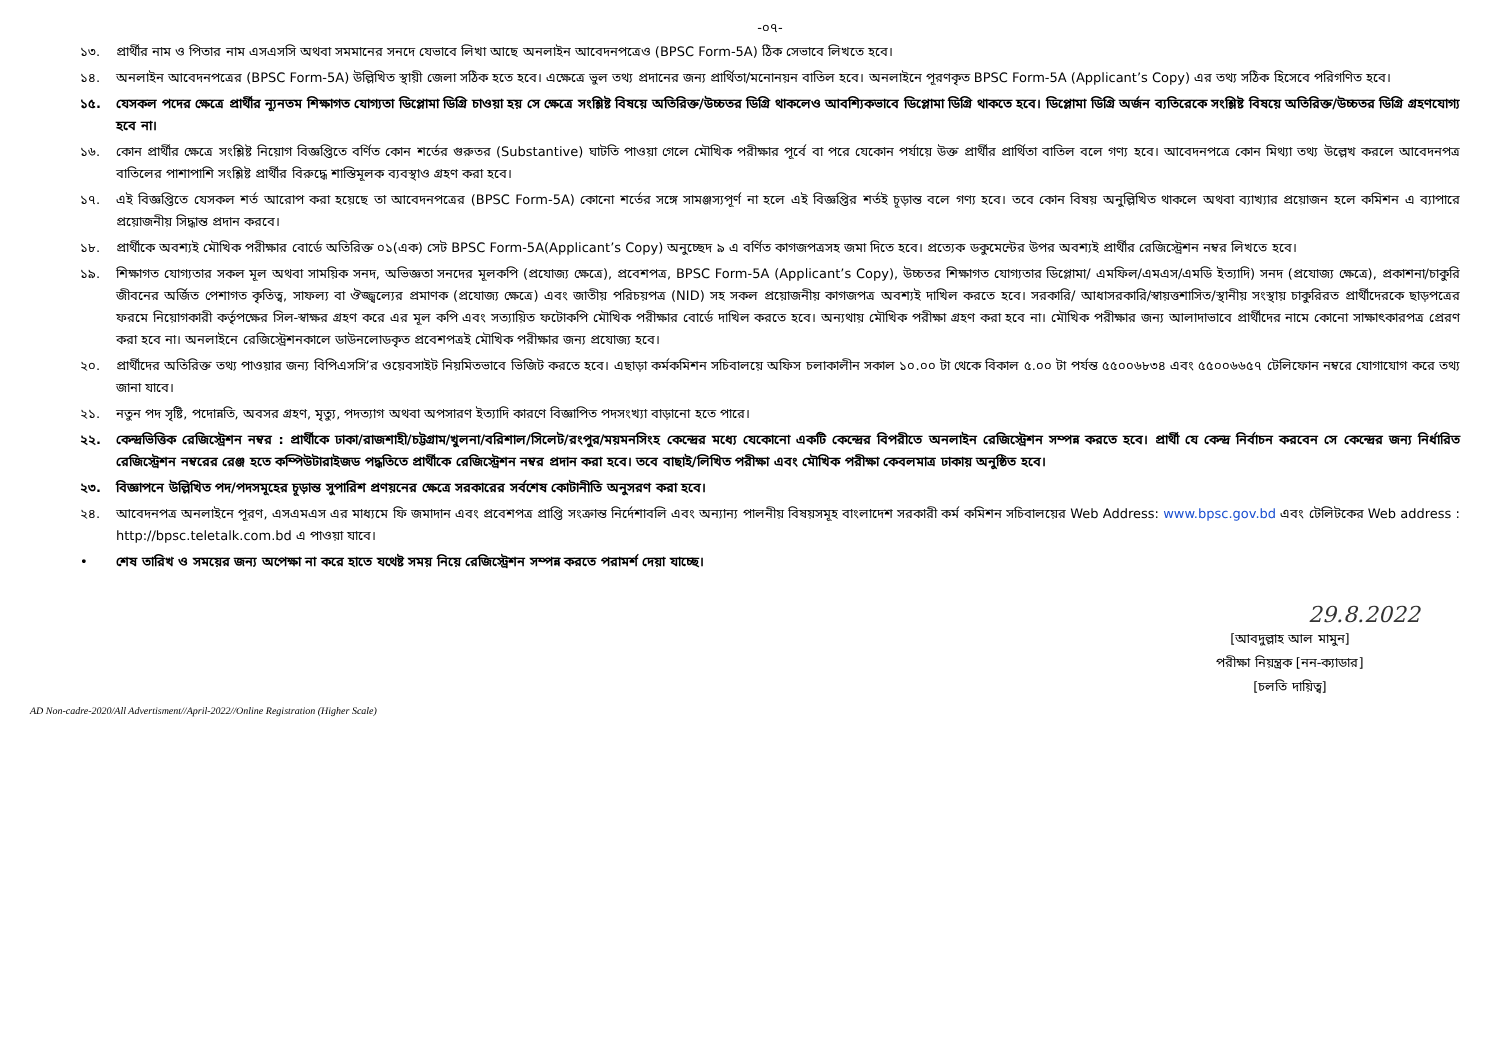-০৭-
১৩. প্রার্থীর নাম ও পিতার নাম এসএসসি অথবা সমমানের সনদে যেভাবে লিখা আছে অনলাইন আবেদনপত্রেও (BPSC Form-5A) ঠিক সেভাবে লিখতে হবে।
১৪. অনলাইন আবেদনপত্রের (BPSC Form-5A) উল্লিখিত স্থায়ী জেলা সঠিক হতে হবে। এক্ষেত্রে ভুল তথ্য প্রদানের জন্য প্রার্থিতা/মনোনয়ন বাতিল হবে। অনলাইনে পূরণকৃত BPSC Form-5A (Applicant’s Copy) এর তথ্য সঠিক হিসেবে পরিগণিত হবে।
১৫. যেসকল পদের ক্ষেত্রে প্রার্থীর ন্যূনতম শিক্ষাগত যোগ্যতা ডিপ্লোমা ডিগ্রি চাওয়া হয় সে ক্ষেত্রে সংশ্লিষ্ট বিষয়ে অতিরিক্ত/উচ্চতর ডিগ্রি থাকলেও আবশ্যিকভাবে ডিপ্লোমা ডিগ্রি থাকতে হবে। ডিপ্লোমা ডিগ্রি অর্জন ব্যতিরেকে সংশ্লিষ্ট বিষয়ে অতিরিক্ত/উচ্চতর ডিগ্রি গ্রহণযোগ্য হবে না।
১৬. কোন প্রার্থীর ক্ষেত্রে সংশ্লিষ্ট নিয়োগ বিজ্ঞপ্তিতে বর্ণিত কোন শর্তের গুরুতর (Substantive) ঘাটতি পাওয়া গেলে মৌখিক পরীক্ষার পূর্বে বা পরে যেকোন পর্যায়ে উক্ত প্রার্থীর প্রার্থিতা বাতিল বলে গণ্য হবে। আবেদনপত্রে কোন মিথ্যা তথ্য উল্লেখ করলে আবেদনপত্র বাতিলের পাশাপাশি সংশ্লিষ্ট প্রার্থীর বিরুদ্ধে শাস্তিমূলক ব্যবস্থাও গ্রহণ করা হবে।
১৭. এই বিজ্ঞপ্তিতে যেসকল শর্ত আরোপ করা হয়েছে তা আবেদনপত্রের (BPSC Form-5A) কোনো শর্তের সঙ্গে সামঞ্জস্যপূর্ণ না হলে এই বিজ্ঞপ্তির শর্তই চূড়ান্ত বলে গণ্য হবে। তবে কোন বিষয় অনুল্লিখিত থাকলে অথবা ব্যাখ্যার প্রয়োজন হলে কমিশন এ ব্যাপারে প্রয়োজনীয় সিদ্ধান্ত প্রদান করবে।
১৮. প্রার্থীকে অবশ্যই মৌখিক পরীক্ষার বোর্ডে অতিরিক্ত ০১(এক) সেট BPSC Form-5A(Applicant’s Copy) অনুচ্ছেদ ৯ এ বর্ণিত কাগজপত্রসহ জমা দিতে হবে। প্রত্যেক ডকুমেন্টের উপর অবশ্যই প্রার্থীর রেজিস্ট্রেশন নম্বর লিখতে হবে।
১৯. শিক্ষাগত যোগ্যতার সকল মূল অথবা সাময়িক সনদ, অভিজ্ঞতা সনদের মূলকপি (প্রযোজ্য ক্ষেত্রে), প্রবেশপত্র, BPSC Form-5A (Applicant’s Copy), উচ্চতর শিক্ষাগত যোগ্যতার ডিপ্লোমা/ এমফিল/এমএস/এমডি ইত্যাদি) সনদ (প্রযোজ্য ক্ষেত্রে), প্রকাশনা/চাকুরি জীবনের অর্জিত পেশাগত কৃতিত্ব, সাফল্য বা ঔজ্জ্বল্যের প্রমাণক (প্রযোজ্য ক্ষেত্রে) এবং জাতীয় পরিচয়পত্র (NID) সহ সকল প্রয়োজনীয় কাগজপত্র অবশ্যই দাখিল করতে হবে। সরকারি/ আধাসরকারি/স্বায়ত্তশাসিত/স্থানীয় সংস্থায় চাকুরিরত প্রার্থীদেরকে ছাড়পত্রের ফরমে নিয়োগকারী কর্তৃপক্ষের সিল-স্বাক্ষর গ্রহণ করে এর মূল কপি এবং সত্যায়িত ফটোকপি মৌখিক পরীক্ষার বোর্ডে দাখিল করতে হবে। অন্যথায় মৌখিক পরীক্ষা গ্রহণ করা হবে না। মৌখিক পরীক্ষার জন্য আলাদাভাবে প্রার্থীদের নামে কোনো সাক্ষাৎকারপত্র প্রেরণ করা হবে না। অনলাইনে রেজিস্ট্রেশনকালে ডাউনলোডকৃত প্রবেশপত্রই মৌখিক পরীক্ষার জন্য প্রযোজ্য হবে।
২০. প্রার্থীদের অতিরিক্ত তথ্য পাওয়ার জন্য বিপিএসসি’র ওয়েবসাইট নিয়মিতভাবে ভিজিট করতে হবে। এছাড়া কর্মকমিশন সচিবালয়ে অফিস চলাকালীন সকাল ১০.০০ টা থেকে বিকাল ৫.০০ টা পর্যন্ত ৫৫০০৬৮৩৪ এবং ৫৫০০৬৬৫৭ টেলিফোন নম্বরে যোগাযোগ করে তথ্য জানা যাবে।
২১. নতুন পদ সৃষ্টি, পদোন্নতি, অবসর গ্রহণ, মৃত্যু, পদত্যাগ অথবা অপসারণ ইত্যাদি কারণে বিজ্ঞাপিত পদসংখ্যা বাড়ানো হতে পারে।
২২. কেন্দ্রভিত্তিক রেজিস্ট্রেশন নম্বর : প্রার্থীকে ঢাকা/রাজশাহী/চট্টগ্রাম/খুলনা/বরিশাল/সিলেট/রংপুর/ময়মনসিংহ কেন্দ্রের মধ্যে যেকোনো একটি কেন্দ্রের বিপরীতে অনলাইন রেজিস্ট্রেশন সম্পন্ন করতে হবে। প্রার্থী যে কেন্দ্র নির্বাচন করবেন সে কেন্দ্রের জন্য নির্ধারিত রেজিস্ট্রেশন নম্বরের রেঞ্জ হতে কম্পিউটারাইজড পদ্ধতিতে প্রার্থীকে রেজিস্ট্রেশন নম্বর প্রদান করা হবে। তবে বাছাই/লিখিত পরীক্ষা এবং মৌখিক পরীক্ষা কেবলমাত্র ঢাকায় অনুষ্ঠিত হবে।
২৩. বিজ্ঞাপনে উল্লিখিত পদ/পদসমূহের চূড়ান্ত সুপারিশ প্রণয়নের ক্ষেত্রে সরকারের সর্বশেষ কোটানীতি অনুসরণ করা হবে।
২৪. আবেদনপত্র অনলাইনে পূরণ, এসএমএস এর মাধ্যমে ফি জমাদান এবং প্রবেশপত্র প্রাপ্তি সংক্রান্ত নির্দেশাবলি এবং অন্যান্য পালনীয় বিষয়সমূহ বাংলাদেশ সরকারী কর্ম কমিশন সচিবালয়ের Web Address: www.bpsc.gov.bd এবং টেলিটকের Web address : http://bpsc.teletalk.com.bd এ পাওয়া যাবে।
• শেষ তারিখ ও সময়ের জন্য অপেক্ষা না করে হাতে যথেষ্ট সময় নিয়ে রেজিস্ট্রেশন সম্পন্ন করতে পরামর্শ দেয়া যাচ্ছে।
29.8.2022
[আবদুল্লাহ আল মামুন]
পরীক্ষা নিয়ন্ত্রক [নন-ক্যাডার]
[চলতি দায়িত্ব]
AD Non-cadre-2020/All Advertisment//April-2022//Online Registration (Higher Scale)